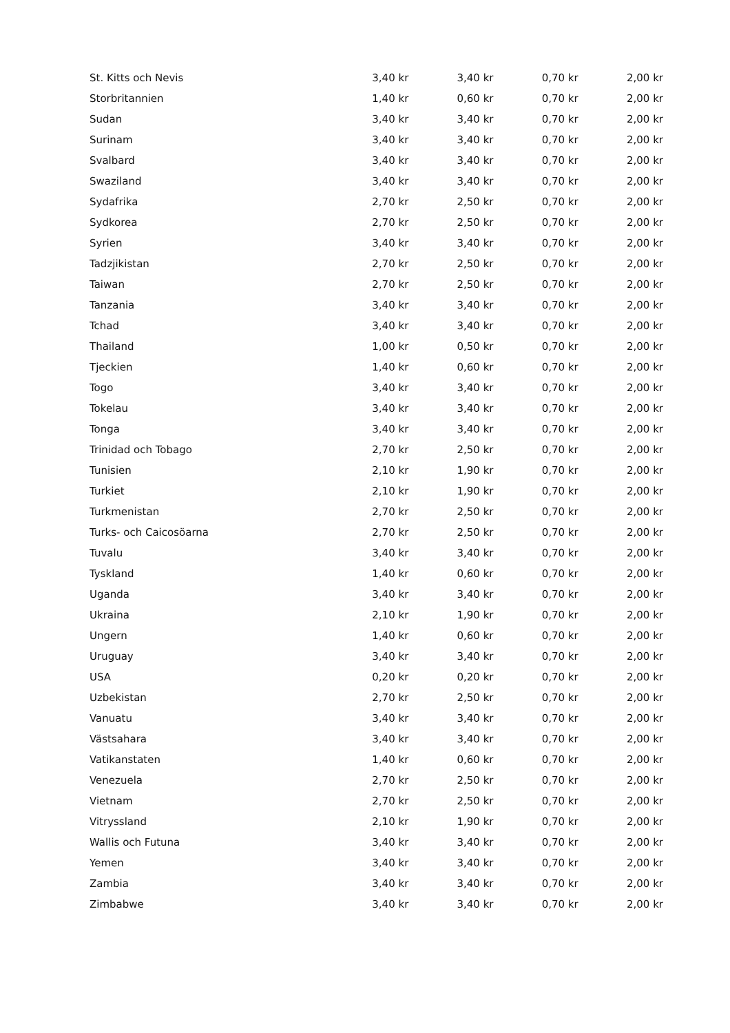| St. Kitts och Nevis | 3,40 kr | 3,40 kr | 0,70 kr | 2,00 kr |
| Storbritannien | 1,40 kr | 0,60 kr | 0,70 kr | 2,00 kr |
| Sudan | 3,40 kr | 3,40 kr | 0,70 kr | 2,00 kr |
| Surinam | 3,40 kr | 3,40 kr | 0,70 kr | 2,00 kr |
| Svalbard | 3,40 kr | 3,40 kr | 0,70 kr | 2,00 kr |
| Swaziland | 3,40 kr | 3,40 kr | 0,70 kr | 2,00 kr |
| Sydafrika | 2,70 kr | 2,50 kr | 0,70 kr | 2,00 kr |
| Sydkorea | 2,70 kr | 2,50 kr | 0,70 kr | 2,00 kr |
| Syrien | 3,40 kr | 3,40 kr | 0,70 kr | 2,00 kr |
| Tadzjikistan | 2,70 kr | 2,50 kr | 0,70 kr | 2,00 kr |
| Taiwan | 2,70 kr | 2,50 kr | 0,70 kr | 2,00 kr |
| Tanzania | 3,40 kr | 3,40 kr | 0,70 kr | 2,00 kr |
| Tchad | 3,40 kr | 3,40 kr | 0,70 kr | 2,00 kr |
| Thailand | 1,00 kr | 0,50 kr | 0,70 kr | 2,00 kr |
| Tjeckien | 1,40 kr | 0,60 kr | 0,70 kr | 2,00 kr |
| Togo | 3,40 kr | 3,40 kr | 0,70 kr | 2,00 kr |
| Tokelau | 3,40 kr | 3,40 kr | 0,70 kr | 2,00 kr |
| Tonga | 3,40 kr | 3,40 kr | 0,70 kr | 2,00 kr |
| Trinidad och Tobago | 2,70 kr | 2,50 kr | 0,70 kr | 2,00 kr |
| Tunisien | 2,10 kr | 1,90 kr | 0,70 kr | 2,00 kr |
| Turkiet | 2,10 kr | 1,90 kr | 0,70 kr | 2,00 kr |
| Turkmenistan | 2,70 kr | 2,50 kr | 0,70 kr | 2,00 kr |
| Turks- och Caicosöarna | 2,70 kr | 2,50 kr | 0,70 kr | 2,00 kr |
| Tuvalu | 3,40 kr | 3,40 kr | 0,70 kr | 2,00 kr |
| Tyskland | 1,40 kr | 0,60 kr | 0,70 kr | 2,00 kr |
| Uganda | 3,40 kr | 3,40 kr | 0,70 kr | 2,00 kr |
| Ukraina | 2,10 kr | 1,90 kr | 0,70 kr | 2,00 kr |
| Ungern | 1,40 kr | 0,60 kr | 0,70 kr | 2,00 kr |
| Uruguay | 3,40 kr | 3,40 kr | 0,70 kr | 2,00 kr |
| USA | 0,20 kr | 0,20 kr | 0,70 kr | 2,00 kr |
| Uzbekistan | 2,70 kr | 2,50 kr | 0,70 kr | 2,00 kr |
| Vanuatu | 3,40 kr | 3,40 kr | 0,70 kr | 2,00 kr |
| Västsahara | 3,40 kr | 3,40 kr | 0,70 kr | 2,00 kr |
| Vatikanstaten | 1,40 kr | 0,60 kr | 0,70 kr | 2,00 kr |
| Venezuela | 2,70 kr | 2,50 kr | 0,70 kr | 2,00 kr |
| Vietnam | 2,70 kr | 2,50 kr | 0,70 kr | 2,00 kr |
| Vitryssland | 2,10 kr | 1,90 kr | 0,70 kr | 2,00 kr |
| Wallis och Futuna | 3,40 kr | 3,40 kr | 0,70 kr | 2,00 kr |
| Yemen | 3,40 kr | 3,40 kr | 0,70 kr | 2,00 kr |
| Zambia | 3,40 kr | 3,40 kr | 0,70 kr | 2,00 kr |
| Zimbabwe | 3,40 kr | 3,40 kr | 0,70 kr | 2,00 kr |